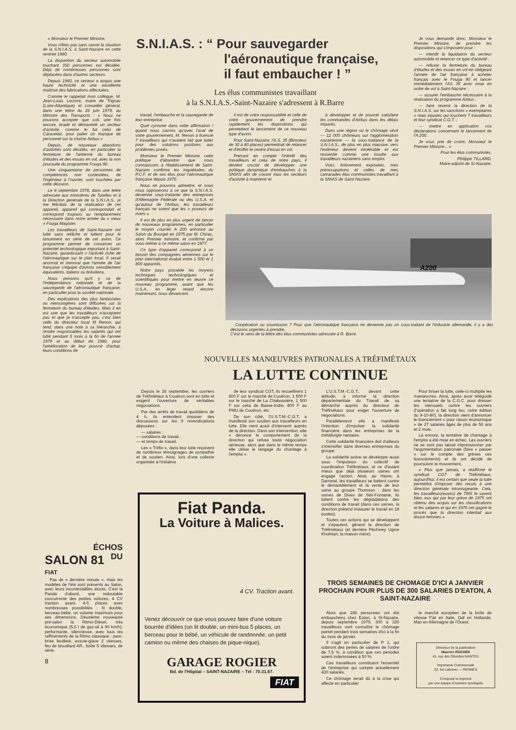« Monsieur le Premier Ministre,
Vous n'êtes pas sans savoir la situation de la S.N.I.A.S. à Saint-Nazaire en cette rentrée 1980.
La disparition du secteur automobile touchant 350 personnes est décidée. Déjà de nombreuses personnes sont déplacées dans d'autres secteurs.
Depuis 1960, ce secteur a acquis une haute technicité et une excellente maîtrise des fabrications effectuées.
Comme le rappelait mon collègue, M. Jean-Louis Lecorre, maire de Trignac (Loire-Atlantique) et conseiller général, dans une lettre du 26 juin 1979, au Ministre des Transports : « Nous ne pouvons accepter que soit, une fois encore, bradé et démantelé un secteur d'activité, comme le fut celui de Caravelair, pour palier un manque de personnel sur la chaîne Airbus »
Depuis, de nouveaux abandons d'activités sont décidés, en particulier la fermeture de l'antenne du bureau d'études et des essais en vol, avec la non poursuite du programme Fouga 90.
Une cinquantaine de personnes de compétences non contestées, de l'ingénieur à l'ouvrier, sont touchées par cette décision.
Le 8 septembre 1978, dans une lettre adressée aux ministères de Tutelles et à la Direction générale de la S.N.I.A.S., je me félicitais de la réalisation de cet appareil, appareil qui correspondait et correspond toujours au remplacement nécessaire dans notre armée du « vieux » Fouga Magister.
Les travailleurs de Saint-Nazaire ont lutté sans relâche et luttent pour le lancement en série de cet avion. Ce programme permet de conserver un potentiel technologique important à Saint-Nazaire, garantissant « l'activité riche de l'aéronautique sur le plan local. Il serait anormal et immoral que l'armée de l'air française s'équipe d'avions sensiblement équivalents, italiens ou brésiliens.
Nous pensons qu'il y va de l'indépendance nationale et de la sauvegarde de l'aéronautique française, en particulier pour la société nationale.
Des explications des plus fantaisistes ou mensongères sont diffusées sur la fermeture du bureau d'études. Mais il en est une que les travailleurs n'acceptent pas et que je n'accepte pas, c'est bien celle du directeur local M Renon, qui tend, dans une note à sa hiérarchie, à rendre responsables les salariés qui ont lutté pendant 5 mois à la fin de l'année 1979 et au début de 1980, pour l'amélioration de leur pouvoir d'achat, leurs conditions de
S.N.I.A.S. : “ Pour sauvegarder
l'aéronautique française,
il faut embaucher ! ”
Les élus communistes travaillant
à la S.N.I.A.S.-Saint-Nazaire s'adressent à R.Barre
travail, l'embauche et la sauvegarde de leur entreprise.
Quel cynisme dans cette affirmation ! quand nous savons qu'avec l'aval de votre gouvernement, M. Renon a licencié 7 travailleurs qui n'avaient fait que lutter pour des solutions positives aux problèmes posés.
Monsieur le Premier Ministre, cette politique d'abandon que nous connaissons à l'établissement de Saint-Nazaire confirme les inquiétudes du P.C.F. et de ses élus pour l'aéronautique française depuis 1970.
Nous ne pouvons admettre, et nous nous opposerons à ce que la S.N.I.A.S. devienne sous-traitante des entreprises d'Allemagne Fédérale ou des U.S.A. et qu'autour de l'Airbus, les travailleurs français ne soient que les « poseurs de rivets ».
Il est de plus en plus urgent de lancer de nouveaux programmes, en particulier le moyen courrier A 200 annoncé au Salon du Bourget en 1975 par M. Chirac, alors Premier ministre, et confirmé par vous-même à ce même salon en 1977.
Ce type d'appareil correspond à un besoin des compagnies aériennes sur le plan international évalué entre 1 500 et 1 800 appareils.
Notre pays possède les moyens techniques technologiques et scientifiques pour mettre en œuvre ce nouveau programme, avant que les U.S.A., en léger retard encore maintenant, nous devancent.
Il est de votre responsabilité et celle de votre gouvernement de prendre rapidement les dispositions qui permettent le lancement de ce nouveau type d'avion.
Pour Saint-Nazaire, l'A.S. 35 (Bimoteur de 30 à 40 places) permettrait de relancer et d'étoffer le centre d'essai en vol.
Prenant en compte l'intérêt des travailleurs et celui de notre pays, il devient crucial de développer une politique dynamique d'embauches à la SNIAS afin de couvrir tous les secteurs d'activité à maintenir et
à développer et de pouvoir satisfaire les commandes d'Airbus dans les délais impartis.
Dans une région où le chômage sévit — 12 000 chômeurs sur l'agglomération nazairienne — la sous-traitance de la S.N.I.A.S., de plus en plus massive, vers l'extérieur devient intolérable et est ressentie comme une insulte aux travailleurs nazairiens sans emploi.
Voici, brièvement exposées, mes préoccupations et celles de mes camarades élus communistes travaillant à la SNIAS de Saint-Nazaire.
Je vous demande donc, Monsieur le Premier Ministre, de prendre les dispositions qui s'imposent pour :
— interdir la liquidation du secteur automobile et relancer ce type d'activité ;
— refuser la fermeture du bureau d'études et des essais en vol en obligeant l'armée de l'air française à acheter français avec le Fouga 90 et lancer immédiatement l'AS 35 avec mise en ordre de vol à Saint-Nazaire ;
— assurer l'embauche nécessaire à la réalisation du programme Airbus ;
— faire revenir la direction de la S.N.I.A.S. sur les sanctions « exemplaires » mais injustes qui touchent 7 travailleurs et leur syndicat C.G.T. ;
— mettre en application vos déclarations concernant le lancement de l'A 200.
Je vous prie de croire, Monsieur le Premier Ministre... »
Pour les élus communistes,
Philippe TILLARD,
Maire-adjoint de St-Nazaire.
A200
Coopération ou soumission ? Pour que l'aéronautique française ne devienne pas un sous-traitant de l'industrie allemande, il y a des décisions urgentes à prendre.
C'est le sens de la lettre des élus communistes adressée à R. Barre.
NOUVELLES MANŒUVRES PATRONALES A TRÉFIMÉTAUX
LA LUTTE CONTINUE
Depuis le 26 septembre, les ouvriers de Tréfimétaux à Couëron sont en lutte et exigent l'ouverture de véritables négociations.
Par des arrêts de travail quotidiens de 4 h, ils entendent imposer des discussions sur les 9 revendications déposées :
— salaires ;
— conditions de travail ;
— et temps de travail.
Les « Tréfis », dans leur lutte reçoivent de nombreux témoignages de sympathie et de soutien. Ainsi, lors d'une collecte organisée à l'initiative
de leur syndicat CGT, ils recueillirent 1 800 F sur le marché de Couëron, 1 500 F sur le marché de La Chabossière, 1 500 F sur celui de Basse-Indre, 800 F au PMU de Couëron, etc.
De son côté, l'U.S.T.M.-C.G.T. a manifesté son soutien aux travailleurs en lutte. Elle vient aussi d'intervenir auprès de la direction. Dans son intervention, elle « dénonce le comportement de la direction qui refuse toute négociation sérieuse, alors que dans le même temps elle utilise le langage du chantage à l'emploi ».
L'U.S.T.M.-C.G.T., devant cette attitude, a informé la direction départementale du Travail de sa démarche auprès du directeur de Tréfimétaux pour exiger l'ouverture de négociations.
Parallèlement elle a manifesté l'intention d'impulser la solidarité financière dans les entreprises de la métallurgie nantaise.
Cette solidarité financière doit d'ailleurs s'intensifier dans diverses entreprises du groupe.
La solidarité active se développe aussi sous l'impulsion du collectif de coordination Tréfimétaux, et ce d'autant mieux que déjà plusieurs usines ont engagé l'action. Ainsi, au Havre, à Darnetal, les travailleurs se battent contre le démantèlement et la vente de leur usine au groupe Thomson ; dans les usines de Dives de Séri-Fontaine, ils luttent contre les dégradations des conditions de travail (dans ces usines, la direction prétend instaurer le travail en 18 postes).
Toutes ces actions qui se développent et s'épaulent, gênent la direction de Tréfimétaux (et derrière Péchiney Ugine Khulman, la maison mère).
Pour briser la lutte, celle-ci multiplie les manœuvres. Ainsi, après avoir téléguidé une tentative de la C.G.C. pour dresser les mensuels contre les ouvriers (l'opération a fait long feu, notre édition du 9-10-80), la direction vient d'annoncer le licenciement « pour raison économique » de 27 salariés âgés de plus de 56 ans et 2 mois.
Là encore, la tentative de chantage à l'emploi a été mise en échec. Les ouvriers ne se sont pas laissé impressionner par l'argumentation patronale (faire « passer » sur le compte des grèves ces licenciements) et ils ont décidé de poursuivre le mouvement.
« Plus que jamais, a réaffirmé le syndicat CGT de Tréfimétaux, aujourd'hui, il est certain que seule la lutte permettra d'imposer des reculs à une direction générale intransigeante. Cela, les travailleurs(euses) de TMX le savent bien, eux qui par leur grève de 1975 ont obtenu des acquis sur les classifications et les salaires et qui en 1976 ont gagné le procès que la direction intentait aux douze femmes »
ÉCHOS
DU
SALON 81
FIAT
Pas de « dernière minute », mais les modèles de l'été sont présents au Salon, avec leurs incontestables atouts. C'est la Panda d'abord, une redoutable concurrente des petites voitures, 4 CV traction avant, 4-5 places avec nombreuses possibilités : lit double, berceau-bébé, un volume maximum pour ses dimensions. Deuxième nouveauté pré-salon la Ritmo-Diésel, très économique (5,6 l de gaz-oil à 90 km/h), performante, silencieuse, avec tous les raffinements de la Ritmo classique : pare-brise feuilleté, essuie-glace 2 vitesses, feu de brouillard AR., boîte 5 vitesses, de série.
8
Fiat Panda.
La Voiture à Malices.
4 CV. Traction avant.
Venez découvrir ce que vous pouvez faire d'une voiture bourrée d'idées (un lit double, un mini-bus 5 places, un berceau pour le bébé, un véhicule de randonnée, un petit camion ou même des chaises de pique-nique).
GARAGE ROGIER
Bd. de l'Hôpital – SAINT-NAZAIRE – Tél : 70.31.67.
FIAT
TROIS SEMAINES DE CHOMAGE D'ICI A JANVIER PROCHAIN POUR PLUS DE 300 SALARIES D'EATON, A SAINT-NAZAIRE
Alors que 186 personnes ont été embauchées chez Eaton, à St-Nazaire, depuis septembre 1979, 300 à 320 travailleurs vont connaître le chômage partiel pendant trois semaines d'ici à la fin du mois de janvier.
Il s'agit en particulier de P 1, qui subiront des pertes de salaires de l'ordre de 7,5 %, à condition que ces périodes soient indemnisées à 50 %.
Ces travailleurs constituent l'essentiel de l'entreprise qui compte actuellement 430 salariés.
Ce chômage serait dû à la crise qui affecte en particulier
le marché européen de la boîte de vitesse Fiat en Italie, Daf en Hollande, Man en Allemagne de l'Ouest.
Directeur de la publication
Maurice ROCHER
41, rue des Olivettes NANTES
Imprimerie Commerciale
32, bd Laënnec — RENNES
Composé et imprimé
par une équipe d'ouvriers syndiqués